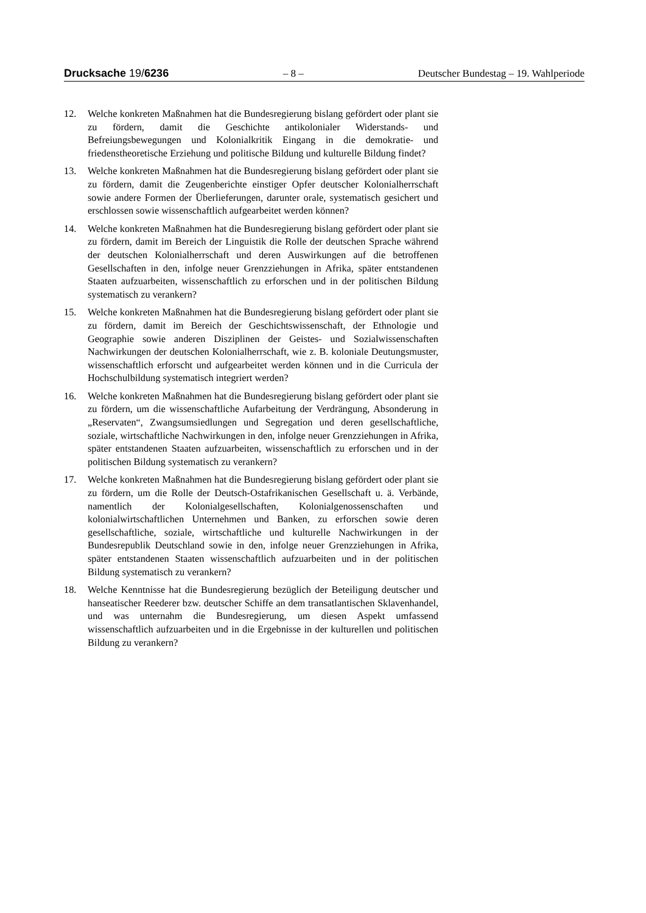Drucksache 19/6236 – 8 – Deutscher Bundestag – 19. Wahlperiode
12. Welche konkreten Maßnahmen hat die Bundesregierung bislang gefördert oder plant sie zu fördern, damit die Geschichte antikolonialer Widerstands- und Befreiungsbewegungen und Kolonialkritik Eingang in die demokratie- und friedenstheoretische Erziehung und politische Bildung und kulturelle Bildung findet?
13. Welche konkreten Maßnahmen hat die Bundesregierung bislang gefördert oder plant sie zu fördern, damit die Zeugenberichte einstiger Opfer deutscher Kolonialherrschaft sowie andere Formen der Überlieferungen, darunter orale, systematisch gesichert und erschlossen sowie wissenschaftlich aufgearbeitet werden können?
14. Welche konkreten Maßnahmen hat die Bundesregierung bislang gefördert oder plant sie zu fördern, damit im Bereich der Linguistik die Rolle der deutschen Sprache während der deutschen Kolonialherrschaft und deren Auswirkungen auf die betroffenen Gesellschaften in den, infolge neuer Grenzziehungen in Afrika, später entstandenen Staaten aufzuarbeiten, wissenschaftlich zu erforschen und in der politischen Bildung systematisch zu verankern?
15. Welche konkreten Maßnahmen hat die Bundesregierung bislang gefördert oder plant sie zu fördern, damit im Bereich der Geschichtswissenschaft, der Ethnologie und Geographie sowie anderen Disziplinen der Geistes- und Sozialwissenschaften Nachwirkungen der deutschen Kolonialherrschaft, wie z. B. koloniale Deutungsmuster, wissenschaftlich erforscht und aufgearbeitet werden können und in die Curricula der Hochschulbildung systematisch integriert werden?
16. Welche konkreten Maßnahmen hat die Bundesregierung bislang gefördert oder plant sie zu fördern, um die wissenschaftliche Aufarbeitung der Verdrängung, Absonderung in „Reservaten“, Zwangsumsiedlungen und Segregation und deren gesellschaftliche, soziale, wirtschaftliche Nachwirkungen in den, infolge neuer Grenzziehungen in Afrika, später entstandenen Staaten aufzuarbeiten, wissenschaftlich zu erforschen und in der politischen Bildung systematisch zu verankern?
17. Welche konkreten Maßnahmen hat die Bundesregierung bislang gefördert oder plant sie zu fördern, um die Rolle der Deutsch-Ostafrikanischen Gesellschaft u. ä. Verbände, namentlich der Kolonialgesellschaften, Kolonialgenossenschaften und kolonialwirtschaftlichen Unternehmen und Banken, zu erforschen sowie deren gesellschaftliche, soziale, wirtschaftliche und kulturelle Nachwirkungen in der Bundesrepublik Deutschland sowie in den, infolge neuer Grenzziehungen in Afrika, später entstandenen Staaten wissenschaftlich aufzuarbeiten und in der politischen Bildung systematisch zu verankern?
18. Welche Kenntnisse hat die Bundesregierung bezüglich der Beteiligung deutscher und hanseatischer Reederer bzw. deutscher Schiffe an dem transatlantischen Sklavenhandel, und was unternahm die Bundesregierung, um diesen Aspekt umfassend wissenschaftlich aufzuarbeiten und in die Ergebnisse in der kulturellen und politischen Bildung zu verankern?